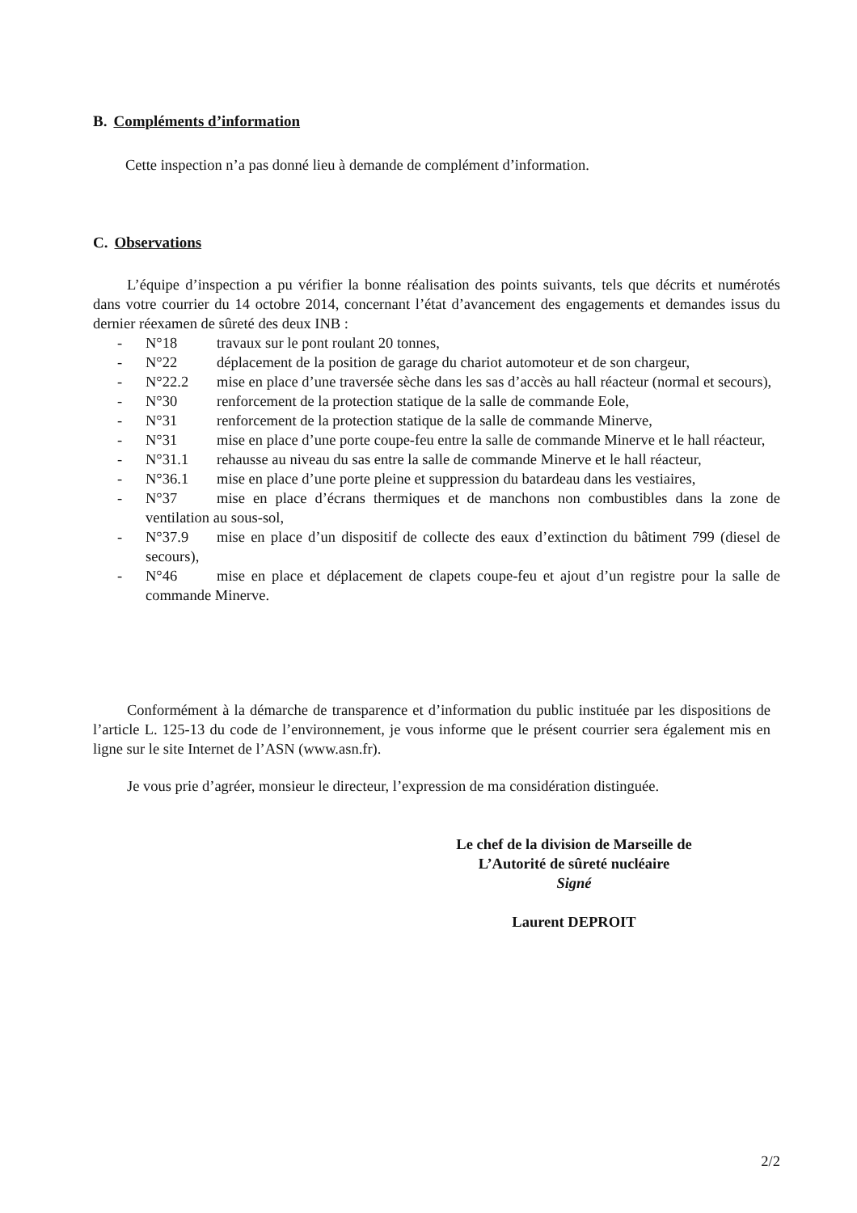B. Compléments d’information
Cette inspection n’a pas donné lieu à demande de complément d’information.
C. Observations
L’équipe d’inspection a pu vérifier la bonne réalisation des points suivants, tels que décrits et numérotés dans votre courrier du 14 octobre 2014, concernant l’état d’avancement des engagements et demandes issus du dernier réexamen de sûreté des deux INB :
- N°18 travaux sur le pont roulant 20 tonnes,
- N°22 déplacement de la position de garage du chariot automoteur et de son chargeur,
- N°22.2 mise en place d’une traversée sèche dans les sas d’accès au hall réacteur (normal et secours),
- N°30 renforcement de la protection statique de la salle de commande Eole,
- N°31 renforcement de la protection statique de la salle de commande Minerve,
- N°31 mise en place d’une porte coupe-feu entre la salle de commande Minerve et le hall réacteur,
- N°31.1 rehausse au niveau du sas entre la salle de commande Minerve et le hall réacteur,
- N°36.1 mise en place d’une porte pleine et suppression du batardeau dans les vestiaires,
- N°37 mise en place d’écrans thermiques et de manchons non combustibles dans la zone de ventilation au sous-sol,
- N°37.9 mise en place d’un dispositif de collecte des eaux d’extinction du bâtiment 799 (diesel de secours),
- N°46 mise en place et déplacement de clapets coupe-feu et ajout d’un registre pour la salle de commande Minerve.
Conformément à la démarche de transparence et d’information du public instituée par les dispositions de l’article L. 125-13 du code de l’environnement, je vous informe que le présent courrier sera également mis en ligne sur le site Internet de l’ASN (www.asn.fr).
Je vous prie d’agréer, monsieur le directeur, l’expression de ma considération distinguée.
Le chef de la division de Marseille de
L’Autorité de sûreté nucléaire
Signé
Laurent DEPROIT
2/2